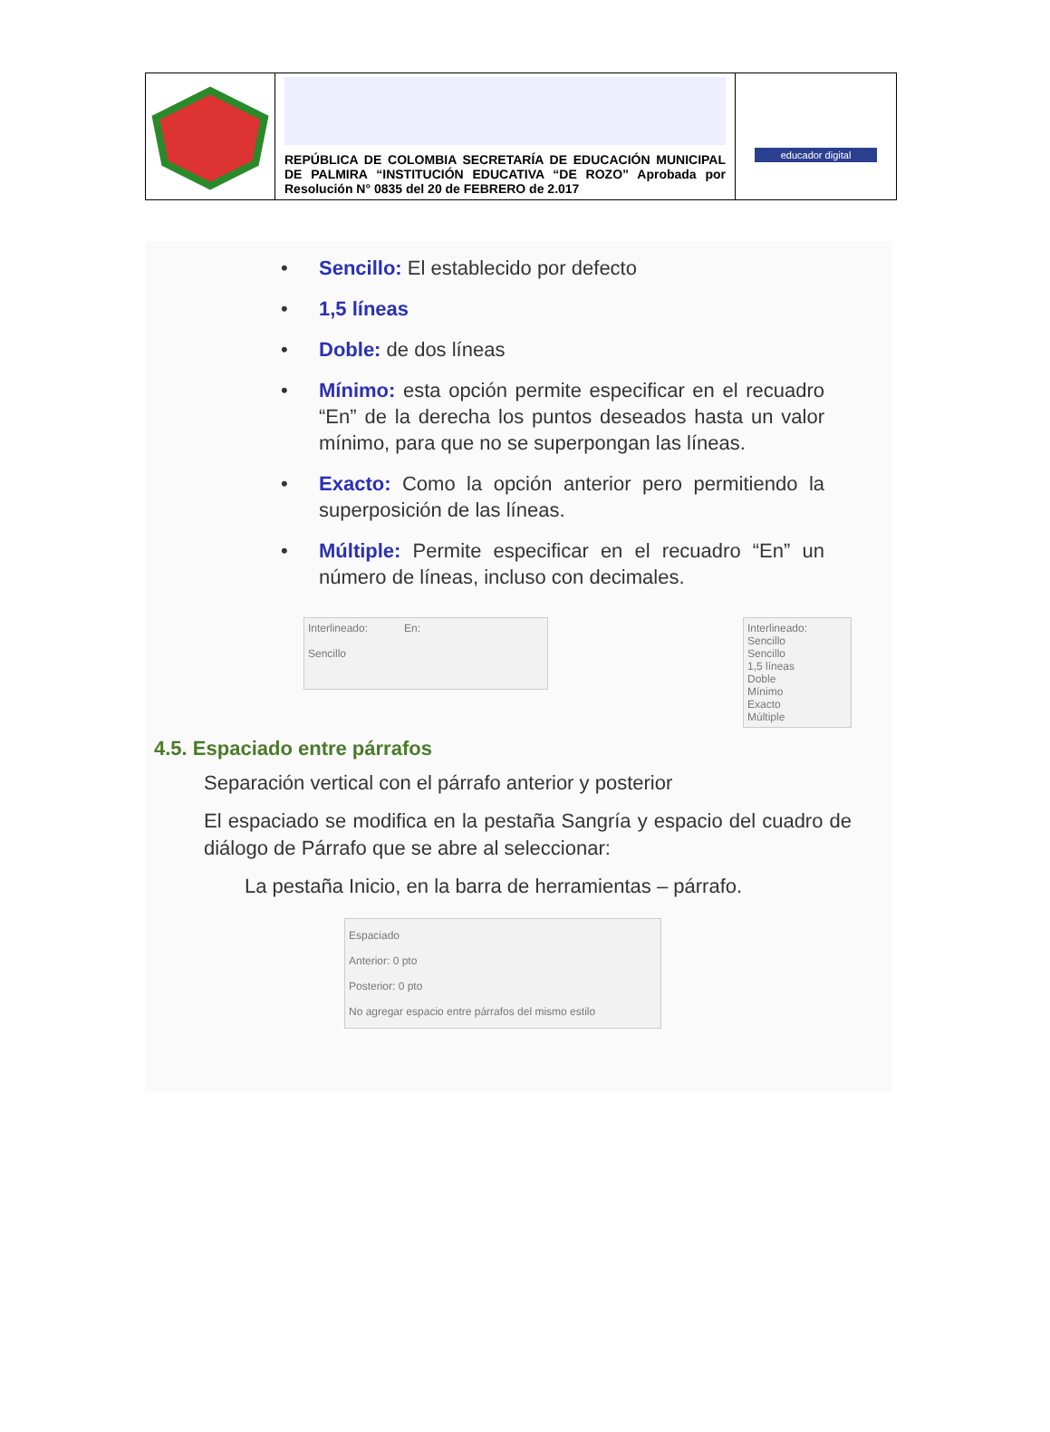| | REPÚBLICA DE COLOMBIA SECRETARÍA DE EDUCACIÓN MUNICIPAL DE PALMIRA “INSTITUCIÓN EDUCATIVA “DE ROZO” Aprobada por Resolución N° 0835 del 20 de FEBRERO de 2.017 | educador digital |
• Sencillo: El establecido por defecto
• 1,5 líneas
• Doble: de dos líneas
• Mínimo: esta opción permite especificar en el recuadro “En” de la derecha los puntos deseados hasta un valor mínimo, para que no se superpongan las líneas.
• Exacto: Como la opción anterior pero permitiendo la superposición de las líneas.
• Múltiple: Permite especificar en el recuadro “En” un número de líneas, incluso con decimales.
Interlineado: En:
Sencillo
Interlineado:
Sencillo
Sencillo
1,5 líneas
Doble
Mínimo
Exacto
Múltiple
4.5. Espaciado entre párrafos
Separación vertical con el párrafo anterior y posterior
El espaciado se modifica en la pestaña Sangría y espacio del cuadro de diálogo de Párrafo que se abre al seleccionar:
La pestaña Inicio, en la barra de herramientas – párrafo.
Espaciado
Anterior: 0 pto
Posterior: 0 pto
No agregar espacio entre párrafos del mismo estilo